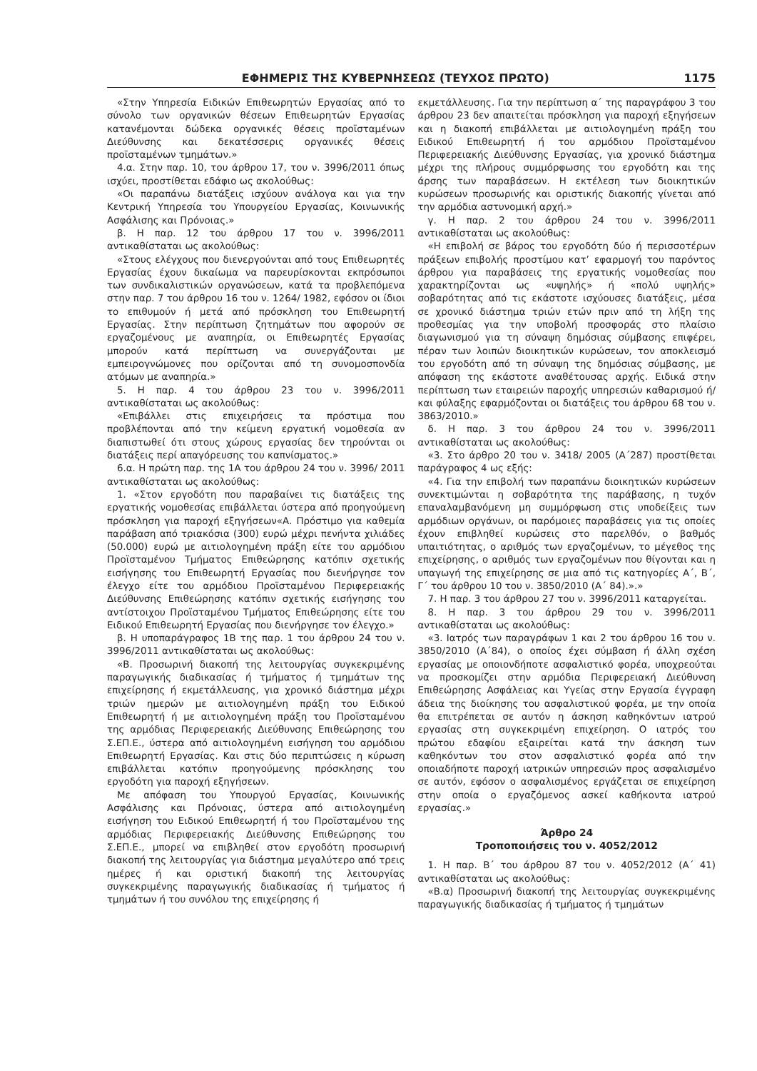ΕΦΗΜΕΡΙΣ ΤΗΣ ΚΥΒΕΡΝΗΣΕΩΣ (ΤΕΥΧΟΣ ΠΡΩΤΟ) 1175
«Στην Υπηρεσία Ειδικών Επιθεωρητών Εργασίας από το σύνολο των οργανικών θέσεων Επιθεωρητών Εργασίας κατανέμονται δώδεκα οργανικές θέσεις προϊσταμένων Διεύθυνσης και δεκατέσσερις οργανικές θέσεις προϊσταμένων τμημάτων.»
4.α. Στην παρ. 10, του άρθρου 17, του ν. 3996/2011 όπως ισχύει, προστίθεται εδάφιο ως ακολούθως:
«Οι παραπάνω διατάξεις ισχύουν ανάλογα και για την Κεντρική Υπηρεσία του Υπουργείου Εργασίας, Κοινωνικής Ασφάλισης και Πρόνοιας.»
β. Η παρ. 12 του άρθρου 17 του ν. 3996/2011 αντικαθίσταται ως ακολούθως:
«Στους ελέγχους που διενεργούνται από τους Επιθεωρητές Εργασίας έχουν δικαίωμα να παρευρίσκονται εκπρόσωποι των συνδικαλιστικών οργανώσεων, κατά τα προβλεπόμενα στην παρ. 7 του άρθρου 16 του ν. 1264/ 1982, εφόσον οι ίδιοι το επιθυμούν ή μετά από πρόσκληση του Επιθεωρητή Εργασίας. Στην περίπτωση ζητημάτων που αφορούν σε εργαζομένους με αναπηρία, οι Επιθεωρητές Εργασίας μπορούν κατά περίπτωση να συνεργάζονται με εμπειρογνώμονες που ορίζονται από τη συνομοσπονδία ατόμων με αναπηρία.»
5. Η παρ. 4 του άρθρου 23 του ν. 3996/2011 αντικαθίσταται ως ακολούθως:
«Επιβάλλει στις επιχειρήσεις τα πρόστιμα που προβλέπονται από την κείμενη εργατική νομοθεσία αν διαπιστωθεί ότι στους χώρους εργασίας δεν τηρούνται οι διατάξεις περί απαγόρευσης του καπνίσματος.»
6.α. Η πρώτη παρ. της 1Α του άρθρου 24 του ν. 3996/ 2011 αντικαθίσταται ως ακολούθως:
1. «Στον εργοδότη που παραβαίνει τις διατάξεις της εργατικής νομοθεσίας επιβάλλεται ύστερα από προηγούμενη πρόσκληση για παροχή εξηγήσεων«Α. Πρόστιμο για καθεμία παράβαση από τριακόσια (300) ευρώ μέχρι πενήντα χιλιάδες (50.000) ευρώ με αιτιολογημένη πράξη είτε του αρμόδιου Προϊσταμένου Τμήματος Επιθεώρησης κατόπιν σχετικής εισήγησης του Επιθεωρητή Εργασίας που διενήργησε τον έλεγχο είτε του αρμόδιου Προϊσταμένου Περιφερειακής Διεύθυνσης Επιθεώρησης κατόπιν σχετικής εισήγησης του αντίστοιχου Προϊσταμένου Τμήματος Επιθεώρησης είτε του Ειδικού Επιθεωρητή Εργασίας που διενήργησε τον έλεγχο.»
β. Η υποπαράγραφος 1Β της παρ. 1 του άρθρου 24 του ν. 3996/2011 αντικαθίσταται ως ακολούθως:
«Β. Προσωρινή διακοπή της λειτουργίας συγκεκριμένης παραγωγικής διαδικασίας ή τμήματος ή τμημάτων της επιχείρησης ή εκμετάλλευσης, για χρονικό διάστημα μέχρι τριών ημερών με αιτιολογημένη πράξη του Ειδικού Επιθεωρητή ή με αιτιολογημένη πράξη του Προϊσταμένου της αρμόδιας Περιφερειακής Διεύθυνσης Επιθεώρησης του Σ.ΕΠ.Ε., ύστερα από αιτιολογημένη εισήγηση του αρμόδιου Επιθεωρητή Εργασίας. Και στις δύο περιπτώσεις η κύρωση επιβάλλεται κατόπιν προηγούμενης πρόσκλησης του εργοδότη για παροχή εξηγήσεων.
Με απόφαση του Υπουργού Εργασίας, Κοινωνικής Ασφάλισης και Πρόνοιας, ύστερα από αιτιολογημένη εισήγηση του Ειδικού Επιθεωρητή ή του Προϊσταμένου της αρμόδιας Περιφερειακής Διεύθυνσης Επιθεώρησης του Σ.ΕΠ.Ε., μπορεί να επιβληθεί στον εργοδότη προσωρινή διακοπή της λειτουργίας για διάστημα μεγαλύτερο από τρεις ημέρες ή και οριστική διακοπή της λειτουργίας συγκεκριμένης παραγωγικής διαδικασίας ή τμήματος ή τμημάτων ή του συνόλου της επιχείρησης ή
εκμετάλλευσης. Για την περίπτωση α΄ της παραγράφου 3 του άρθρου 23 δεν απαιτείται πρόσκληση για παροχή εξηγήσεων και η διακοπή επιβάλλεται με αιτιολογημένη πράξη του Ειδικού Επιθεωρητή ή του αρμόδιου Προϊσταμένου Περιφερειακής Διεύθυνσης Εργασίας, για χρονικό διάστημα μέχρι της πλήρους συμμόρφωσης του εργοδότη και της άρσης των παραβάσεων. Η εκτέλεση των διοικητικών κυρώσεων προσωρινής και οριστικής διακοπής γίνεται από την αρμόδια αστυνομική αρχή.»
γ. Η παρ. 2 του άρθρου 24 του ν. 3996/2011 αντικαθίσταται ως ακολούθως:
«Η επιβολή σε βάρος του εργοδότη δύο ή περισσοτέρων πράξεων επιβολής προστίμου κατ’ εφαρμογή του παρόντος άρθρου για παραβάσεις της εργατικής νομοθεσίας που χαρακτηρίζονται ως «υψηλής» ή «πολύ υψηλής» σοβαρότητας από τις εκάστοτε ισχύουσες διατάξεις, μέσα σε χρονικό διάστημα τριών ετών πριν από τη λήξη της προθεσμίας για την υποβολή προσφοράς στο πλαίσιο διαγωνισμού για τη σύναψη δημόσιας σύμβασης επιφέρει, πέραν των λοιπών διοικητικών κυρώσεων, τον αποκλεισμό του εργοδότη από τη σύναψη της δημόσιας σύμβασης, με απόφαση της εκάστοτε αναθέτουσας αρχής. Ειδικά στην περίπτωση των εταιρειών παροχής υπηρεσιών καθαρισμού ή/και φύλαξης εφαρμόζονται οι διατάξεις του άρθρου 68 του ν. 3863/2010.»
δ. Η παρ. 3 του άρθρου 24 του ν. 3996/2011 αντικαθίσταται ως ακολούθως:
«3. Στο άρθρο 20 του ν. 3418/ 2005 (Α΄287) προστίθεται παράγραφος 4 ως εξής:
«4. Για την επιβολή των παραπάνω διοικητικών κυρώσεων συνεκτιμώνται η σοβαρότητα της παράβασης, η τυχόν επαναλαμβανόμενη μη συμμόρφωση στις υποδείξεις των αρμόδιων οργάνων, οι παρόμοιες παραβάσεις για τις οποίες έχουν επιβληθεί κυρώσεις στο παρελθόν, ο βαθμός υπαιτιότητας, ο αριθμός των εργαζομένων, το μέγεθος της επιχείρησης, ο αριθμός των εργαζομένων που θίγονται και η υπαγωγή της επιχείρησης σε μια από τις κατηγορίες Α΄, Β΄, Γ΄ του άρθρου 10 του ν. 3850/2010 (Α΄ 84).».»
7. Η παρ. 3 του άρθρου 27 του ν. 3996/2011 καταργείται.
8. Η παρ. 3 του άρθρου 29 του ν. 3996/2011 αντικαθίσταται ως ακολούθως:
«3. Ιατρός των παραγράφων 1 και 2 του άρθρου 16 του ν. 3850/2010 (Α΄84), ο οποίος έχει σύμβαση ή άλλη σχέση εργασίας με οποιονδήποτε ασφαλιστικό φορέα, υποχρεούται να προσκομίζει στην αρμόδια Περιφερειακή Διεύθυνση Επιθεώρησης Ασφάλειας και Υγείας στην Εργασία έγγραφη άδεια της διοίκησης του ασφαλιστικού φορέα, με την οποία θα επιτρέπεται σε αυτόν η άσκηση καθηκόντων ιατρού εργασίας στη συγκεκριμένη επιχείρηση. Ο ιατρός του πρώτου εδαφίου εξαιρείται κατά την άσκηση των καθηκόντων του στον ασφαλιστικό φορέα από την οποιαδήποτε παροχή ιατρικών υπηρεσιών προς ασφαλισμένο σε αυτόν, εφόσον ο ασφαλισμένος εργάζεται σε επιχείρηση στην οποία ο εργαζόμενος ασκεί καθήκοντα ιατρού εργασίας.»
Άρθρο 24
Τροποποιήσεις του ν. 4052/2012
1. Η παρ. Β΄ του άρθρου 87 του ν. 4052/2012 (Α΄ 41) αντικαθίσταται ως ακολούθως:
«Β.α) Προσωρινή διακοπή της λειτουργίας συγκεκριμένης παραγωγικής διαδικασίας ή τμήματος ή τμημάτων